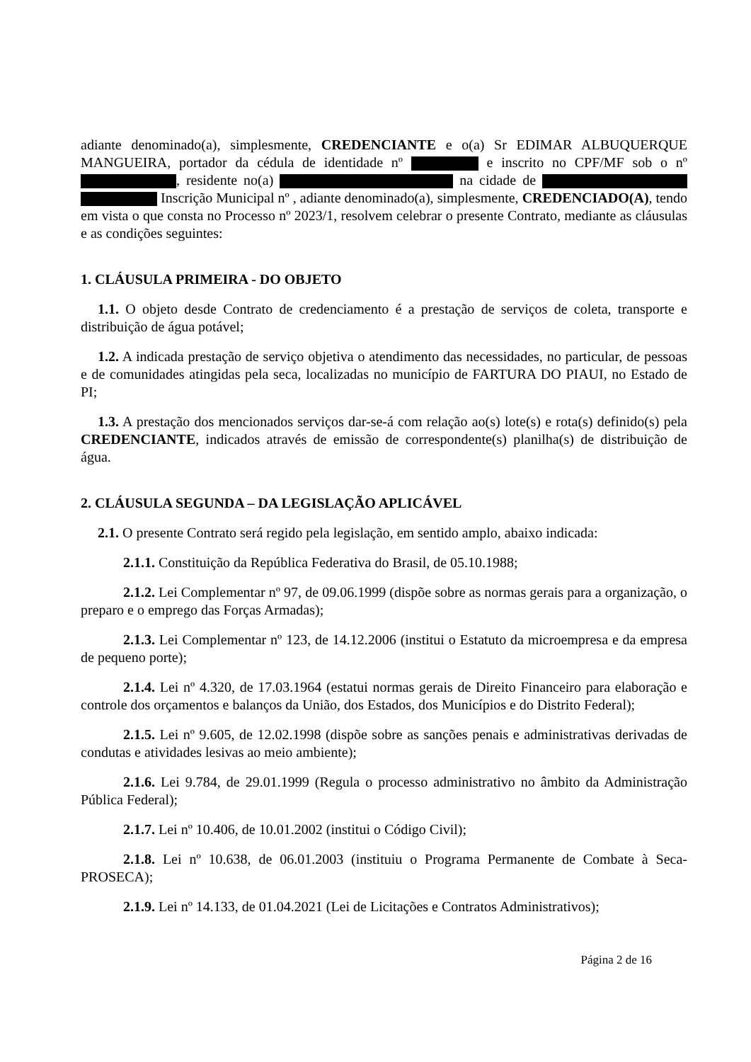adiante denominado(a), simplesmente, CREDENCIANTE e o(a) Sr EDIMAR ALBUQUERQUE MANGUEIRA, portador da cédula de identidade nº e inscrito no CPF/MF sob o nº , residente no(a) na cidade de Inscrição Municipal nº , adiante denominado(a), simplesmente, CREDENCIADO(A), tendo em vista o que consta no Processo nº 2023/1, resolvem celebrar o presente Contrato, mediante as cláusulas e as condições seguintes:
1. CLÁUSULA PRIMEIRA - DO OBJETO
1.1. O objeto desde Contrato de credenciamento é a prestação de serviços de coleta, transporte e distribuição de água potável;
1.2. A indicada prestação de serviço objetiva o atendimento das necessidades, no particular, de pessoas e de comunidades atingidas pela seca, localizadas no município de FARTURA DO PIAUI, no Estado de PI;
1.3. A prestação dos mencionados serviços dar-se-á com relação ao(s) lote(s) e rota(s) definido(s) pela CREDENCIANTE, indicados através de emissão de correspondente(s) planilha(s) de distribuição de água.
2. CLÁUSULA SEGUNDA – DA LEGISLAÇÃO APLICÁVEL
2.1. O presente Contrato será regido pela legislação, em sentido amplo, abaixo indicada:
2.1.1. Constituição da República Federativa do Brasil, de 05.10.1988;
2.1.2. Lei Complementar nº 97, de 09.06.1999 (dispõe sobre as normas gerais para a organização, o preparo e o emprego das Forças Armadas);
2.1.3. Lei Complementar nº 123, de 14.12.2006 (institui o Estatuto da microempresa e da empresa de pequeno porte);
2.1.4. Lei nº 4.320, de 17.03.1964 (estatui normas gerais de Direito Financeiro para elaboração e controle dos orçamentos e balanços da União, dos Estados, dos Municípios e do Distrito Federal);
2.1.5. Lei nº 9.605, de 12.02.1998 (dispõe sobre as sanções penais e administrativas derivadas de condutas e atividades lesivas ao meio ambiente);
2.1.6. Lei 9.784, de 29.01.1999 (Regula o processo administrativo no âmbito da Administração Pública Federal);
2.1.7. Lei nº 10.406, de 10.01.2002 (institui o Código Civil);
2.1.8. Lei nº 10.638, de 06.01.2003 (instituiu o Programa Permanente de Combate à Seca-PROSECA);
2.1.9. Lei nº 14.133, de 01.04.2021 (Lei de Licitações e Contratos Administrativos);
Página 2 de 16